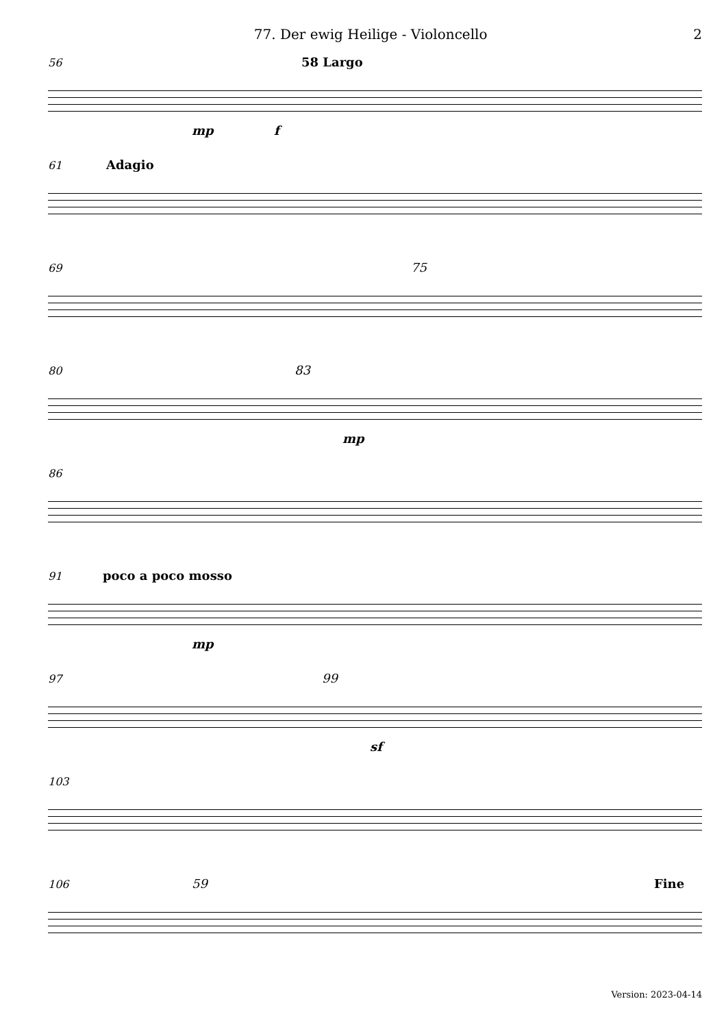77. Der ewig Heilige - Violoncello 2
56
58 Largo
mp f
61
Adagio
69
75
80
83
mp
86
91
poco a poco mosso
mp
97
99
sf
103
106
59 Fine
Version: 2023-04-14